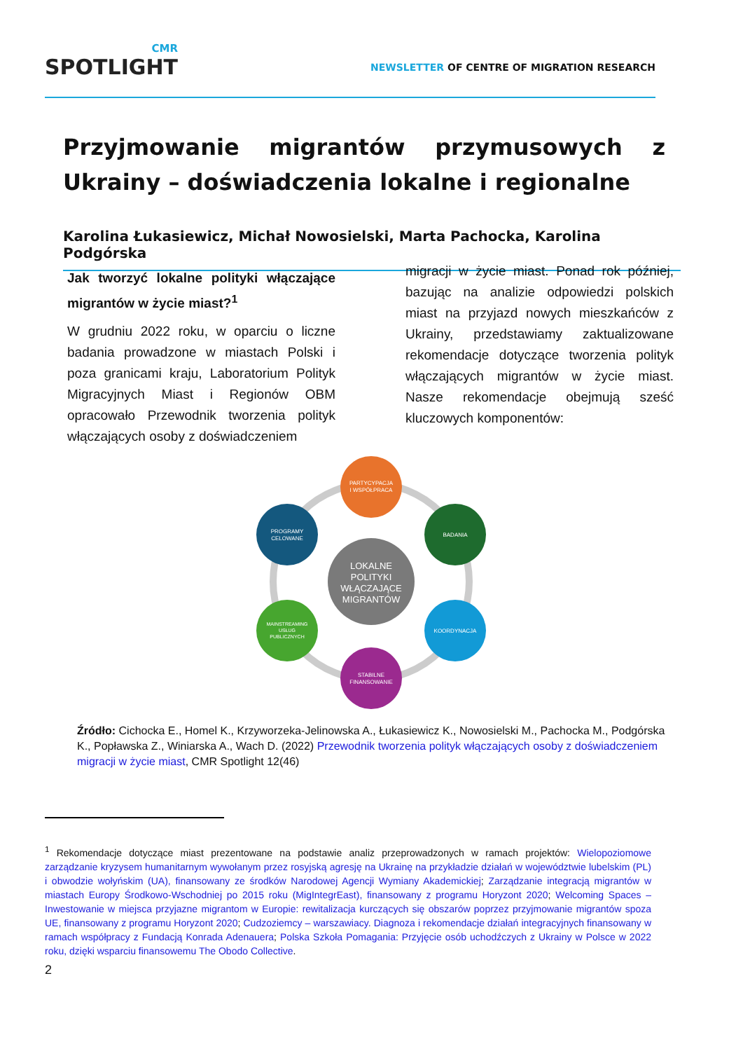CMR
SPOTLIGHT
NEWSLETTER OF CENTRE OF MIGRATION RESEARCH
Przyjmowanie migrantów przymusowych z Ukrainy – doświadczenia lokalne i regionalne
Karolina Łukasiewicz, Michał Nowosielski, Marta Pachocka, Karolina Podgórska
Jak tworzyć lokalne polityki włączające migrantów w życie miast?<sup>1</sup>
W grudniu 2022 roku, w oparciu o liczne badania prowadzone w miastach Polski i poza granicami kraju, Laboratorium Polityk Migracyjnych Miast i Regionów OBM opracowało Przewodnik tworzenia polityk włączających osoby z doświadczeniem
migracji w życie miast. Ponad rok później, bazując na analizie odpowiedzi polskich miast na przyjazd nowych mieszkańców z Ukrainy, przedstawiamy zaktualizowane rekomendacje dotyczące tworzenia polityk włączających migrantów w życie miast. Nasze rekomendacje obejmują sześć kluczowych komponentów:
LOKALNE
POLITYKI
WŁĄCZAJĄCE
MIGRANTÓW
PARTYCYPACJA
I WSPÓŁPRACA
BADANIA
KOORDYNACJA
STABILNE
FINANSOWANIE
MAINSTREAMING
USŁUG
PUBLICZNYCH
PROGRAMY
CELOWANE
Źródło: Cichocka E., Homel K., Krzyworzeka-Jelinowska A., Łukasiewicz K., Nowosielski M., Pachocka M., Podgórska K., Popławska Z., Winiarska A., Wach D. (2022) Przewodnik tworzenia polityk włączających osoby z doświadczeniem migracji w życie miast, CMR Spotlight 12(46)
<sup>1</sup> Rekomendacje dotyczące miast prezentowane na podstawie analiz przeprowadzonych w ramach projektów: Wielopoziomowe zarządzanie kryzysem humanitarnym wywołanym przez rosyjską agresję na Ukrainę na przykładzie działań w województwie lubelskim (PL) i obwodzie wołyńskim (UA), finansowany ze środków Narodowej Agencji Wymiany Akademickiej; Zarządzanie integracją migrantów w miastach Europy Środkowo-Wschodniej po 2015 roku (MigIntegrEast), finansowany z programu Horyzont 2020; Welcoming Spaces – Inwestowanie w miejsca przyjazne migrantom w Europie: rewitalizacja kurczących się obszarów poprzez przyjmowanie migrantów spoza UE, finansowany z programu Horyzont 2020; Cudzoziemcy – warszawiacy. Diagnoza i rekomendacje działań integracyjnych finansowany w ramach współpracy z Fundacją Konrada Adenauera; Polska Szkoła Pomagania: Przyjęcie osób uchodźczych z Ukrainy w Polsce w 2022 roku, dzięki wsparciu finansowemu The Obodo Collective.
2